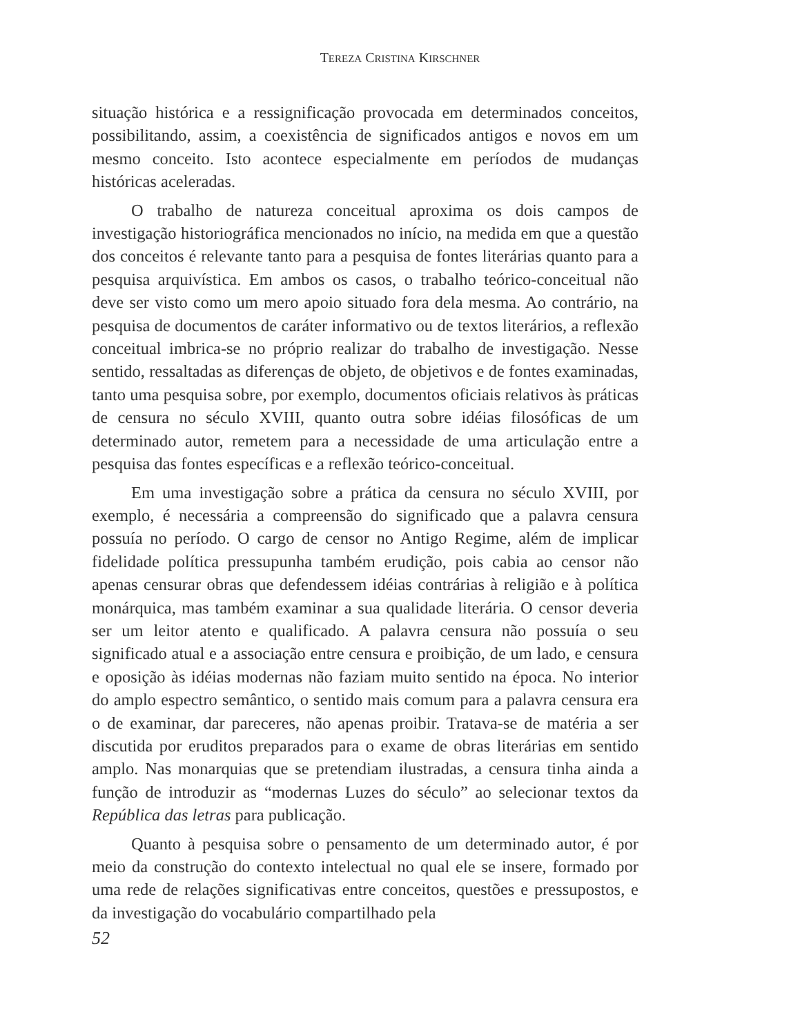TEREZA CRISTINA KIRSCHNER
situação histórica e a ressignificação provocada em determinados conceitos, possibilitando, assim, a coexistência de significados antigos e novos em um mesmo conceito. Isto acontece especialmente em períodos de mudanças históricas aceleradas.
O trabalho de natureza conceitual aproxima os dois campos de investigação historiográfica mencionados no início, na medida em que a questão dos conceitos é relevante tanto para a pesquisa de fontes literárias quanto para a pesquisa arquivística. Em ambos os casos, o trabalho teórico-conceitual não deve ser visto como um mero apoio situado fora dela mesma. Ao contrário, na pesquisa de documentos de caráter informativo ou de textos literários, a reflexão conceitual imbrica-se no próprio realizar do trabalho de investigação. Nesse sentido, ressaltadas as diferenças de objeto, de objetivos e de fontes examinadas, tanto uma pesquisa sobre, por exemplo, documentos oficiais relativos às práticas de censura no século XVIII, quanto outra sobre idéias filosóficas de um determinado autor, remetem para a necessidade de uma articulação entre a pesquisa das fontes específicas e a reflexão teórico-conceitual.
Em uma investigação sobre a prática da censura no século XVIII, por exemplo, é necessária a compreensão do significado que a palavra censura possuía no período. O cargo de censor no Antigo Regime, além de implicar fidelidade política pressupunha também erudição, pois cabia ao censor não apenas censurar obras que defendessem idéias contrárias à religião e à política monárquica, mas também examinar a sua qualidade literária. O censor deveria ser um leitor atento e qualificado. A palavra censura não possuía o seu significado atual e a associação entre censura e proibição, de um lado, e censura e oposição às idéias modernas não faziam muito sentido na época. No interior do amplo espectro semântico, o sentido mais comum para a palavra censura era o de examinar, dar pareceres, não apenas proibir. Tratava-se de matéria a ser discutida por eruditos preparados para o exame de obras literárias em sentido amplo. Nas monarquias que se pretendiam ilustradas, a censura tinha ainda a função de introduzir as “modernas Luzes do século” ao selecionar textos da República das letras para publicação.
Quanto à pesquisa sobre o pensamento de um determinado autor, é por meio da construção do contexto intelectual no qual ele se insere, formado por uma rede de relações significativas entre conceitos, questões e pressupostos, e da investigação do vocabulário compartilhado pela
52